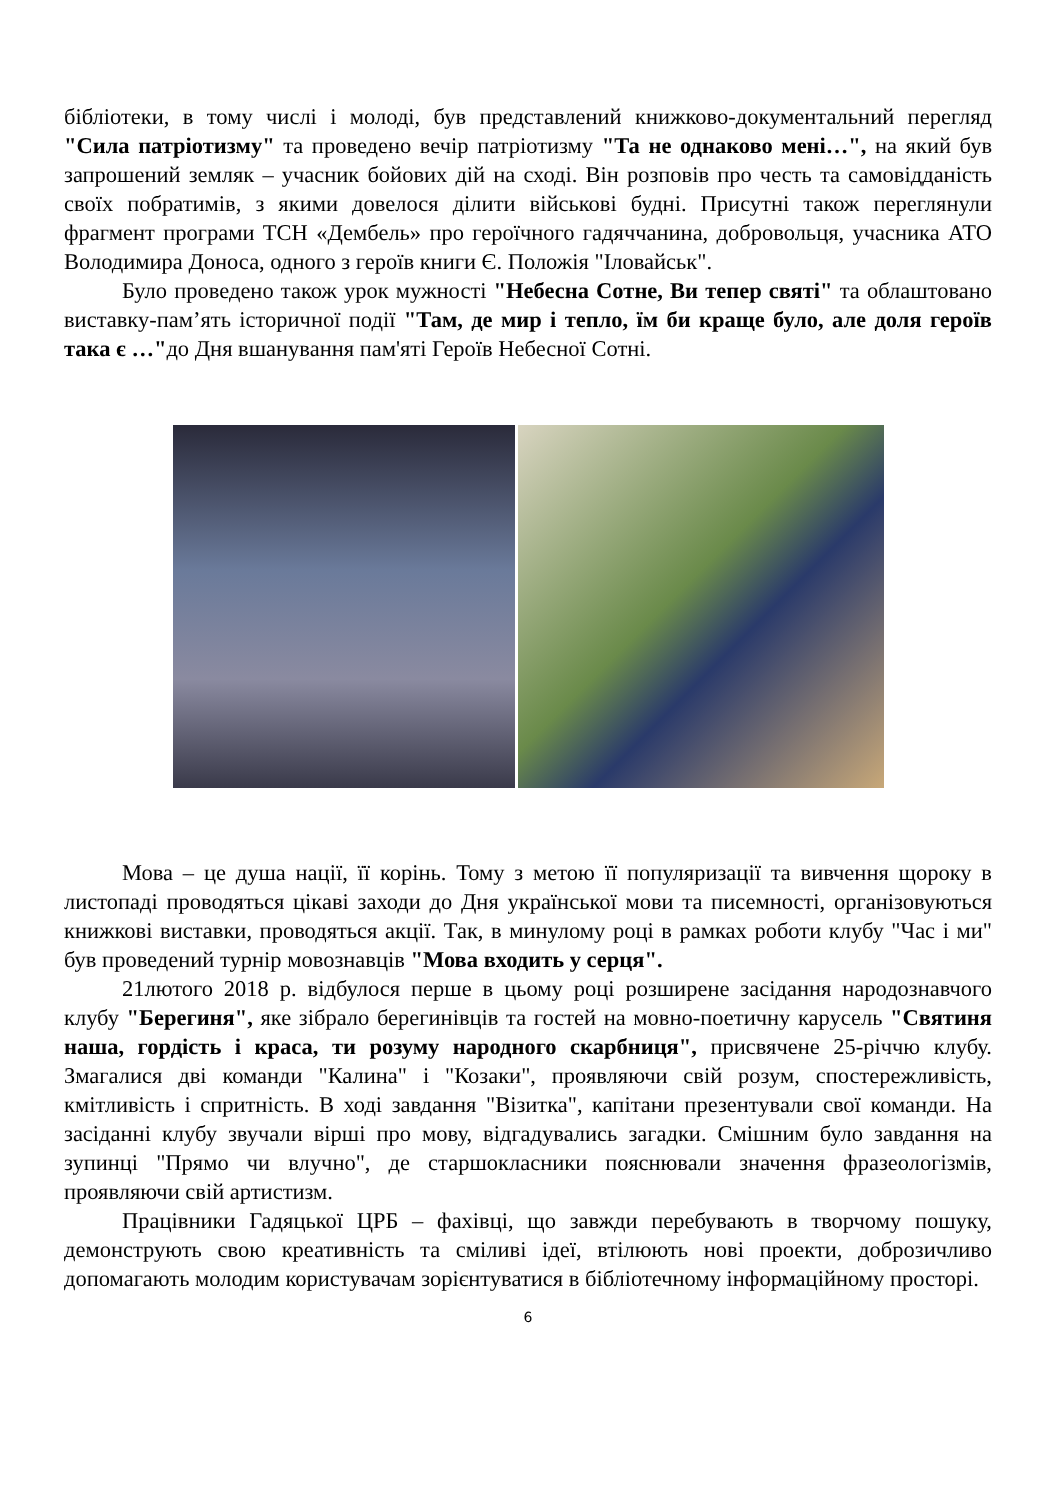бібліотеки, в тому числі і молоді, був представлений книжково-документальний перегляд "Сила патріотизму" та проведено вечір патріотизму "Та не однаково мені…", на який був запрошений земляк – учасник бойових дій на сході. Він розповів про честь та самовідданість своїх побратимів, з якими довелося ділити військові будні. Присутні також переглянули фрагмент програми ТСН «Дембель» про героїчного гадяччанина, добровольця, учасника АТО Володимира Доноса, одного з героїв книги Є. Положія "Іловайськ".
Було проведено також урок мужності "Небесна Сотне, Ви тепер святі" та облаштовано виставку-пам’ять історичної події "Там, де мир і тепло, їм би краще було, але доля героїв така є …"до Дня вшанування пам'яті Героїв Небесної Сотні.
Мова – це душа нації, її корінь. Тому з метою її популяризації та вивчення щороку в листопаді проводяться цікаві заходи до Дня української мови та писемності, організовуються книжкові виставки, проводяться акції. Так, в минулому році в рамках роботи клубу "Час і ми" був проведений турнір мовознавців "Мова входить у серця".
21лютого 2018 р. відбулося перше в цьому році розширене засідання народознавчого клубу "Берегиня", яке зібрало берегинівців та гостей на мовно-поетичну карусель "Святиня наша, гордість і краса, ти розуму народного скарбниця", присвячене 25-річчю клубу. Змагалися дві команди "Калина" і "Козаки", проявляючи свій розум, спостережливість, кмітливість і спритність. В ході завдання "Візитка", капітани презентували свої команди. На засіданні клубу звучали вірші про мову, відгадувались загадки. Смішним було завдання на зупинці "Прямо чи влучно", де старшокласники пояснювали значення фразеологізмів, проявляючи свій артистизм.
Працівники Гадяцької ЦРБ – фахівці, що завжди перебувають в творчому пошуку, демонструють свою креативність та сміливі ідеї, втілюють нові проекти, доброзичливо допомагають молодим користувачам зорієнтуватися в бібліотечному інформаційному просторі.
6